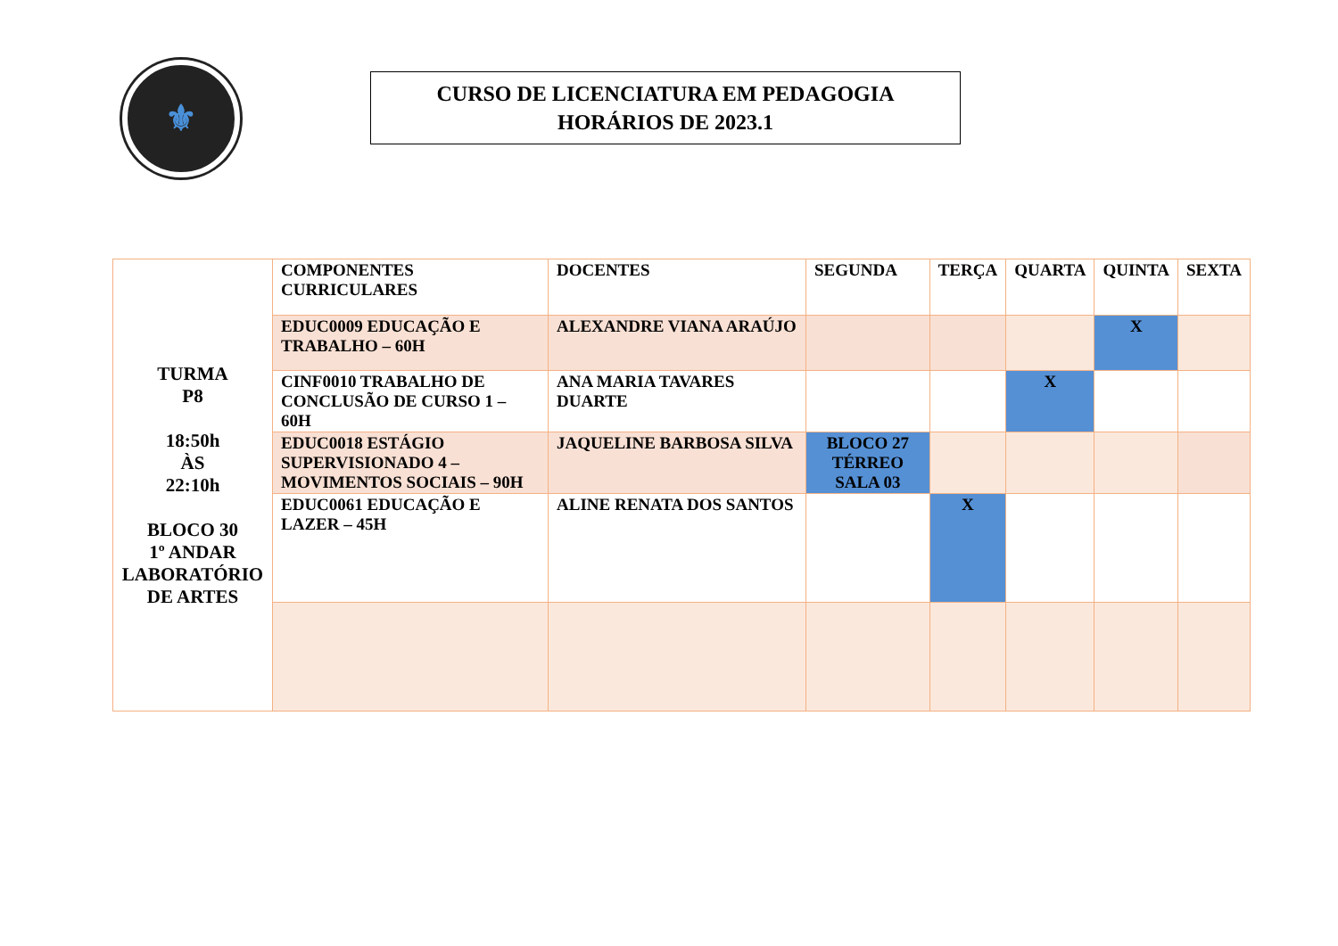⚜
CURSO DE LICENCIATURA EM PEDAGOGIA
HORÁRIOS DE 2023.1
| TURMA P8 18:50h ÀS 22:10h BLOCO 30 1º ANDAR LABORATÓRIO DE ARTES | COMPONENTES CURRICULARES | DOCENTES | SEGUNDA | TERÇA | QUARTA | QUINTA | SEXTA |
| | EDUC0009 EDUCAÇÃO E TRABALHO – 60H | ALEXANDRE VIANA ARAÚJO | | | | X | |
| | CINF0010 TRABALHO DE CONCLUSÃO DE CURSO 1 – 60H | ANA MARIA TAVARES DUARTE | | | X | | |
| | EDUC0018 ESTÁGIO SUPERVISIONADO 4 – MOVIMENTOS SOCIAIS – 90H | JAQUELINE BARBOSA SILVA | BLOCO 27 TÉRREO SALA 03 | | | | |
| | EDUC0061 EDUCAÇÃO E LAZER – 45H | ALINE RENATA DOS SANTOS | | X | | | |